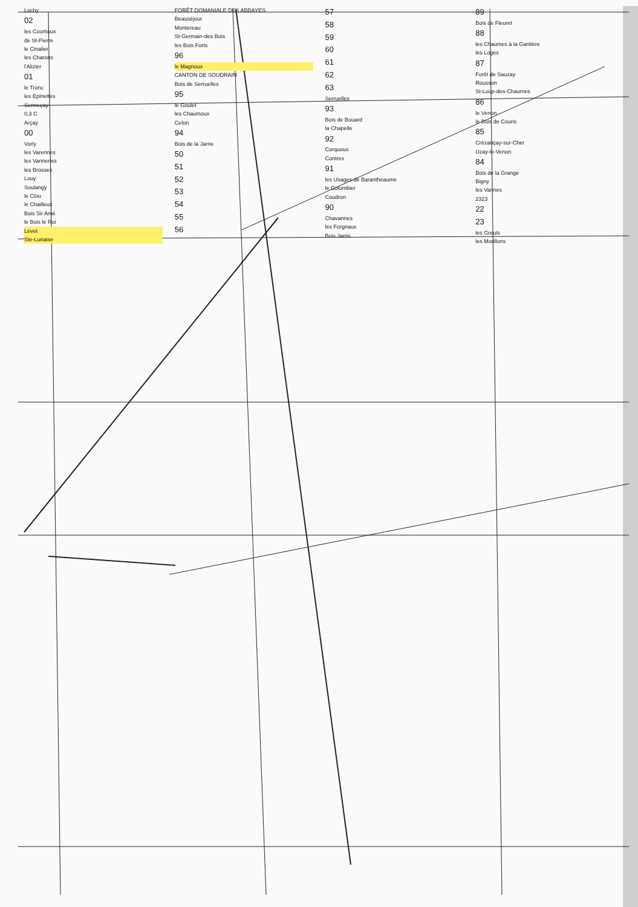Lochy
02
les Courtioux
de St-Pierre
le Cinalier
les Charons
l'Alizier
01
le Tronc
les Epinettes
Senneçay
0,3 C
Arçay
00
Vorly
les Varennes
les Vanneries
les Brosses
Louy
Soulangy
le Clou
le Chailleux
Bois Sir Amé
le Bois le Roi
Levet
Ste-Lunaise
FORÊT DOMANIALE DES ABBAYES
Beauséjour
Montereau
St-Germain-des Bois
les Bois Forts
96
le Magnoux
CANTON DE SOUDRAIN
Bois de Serruelles
95
le Goulet
les Chaumoux
Celon
94
Bois de la Jarrie
50
51
52
53
54
55
56
57
58
59
60
61
62
63
Serruelles
93
Bois de Bouard
la Chapelle
92
Corquoux
Contres
91
les Usages de Barantheaume
le Colombier
Coudron
90
Chavannes
les Forgnaux
Bois Jarris
89
Bois de Fleuret
88
les Chaumes à la Gantière
les Loges
87
Forêt de Sauzay
Rousson
St-Loup-des-Chaumes
86
le Venon
le Bois de Couris
85
Crézançay-sur-Cher
Uzay-le-Venon
84
Bois de la Grange
Bigny
les Varines
2323
22
23
les Greuls
les Morillons